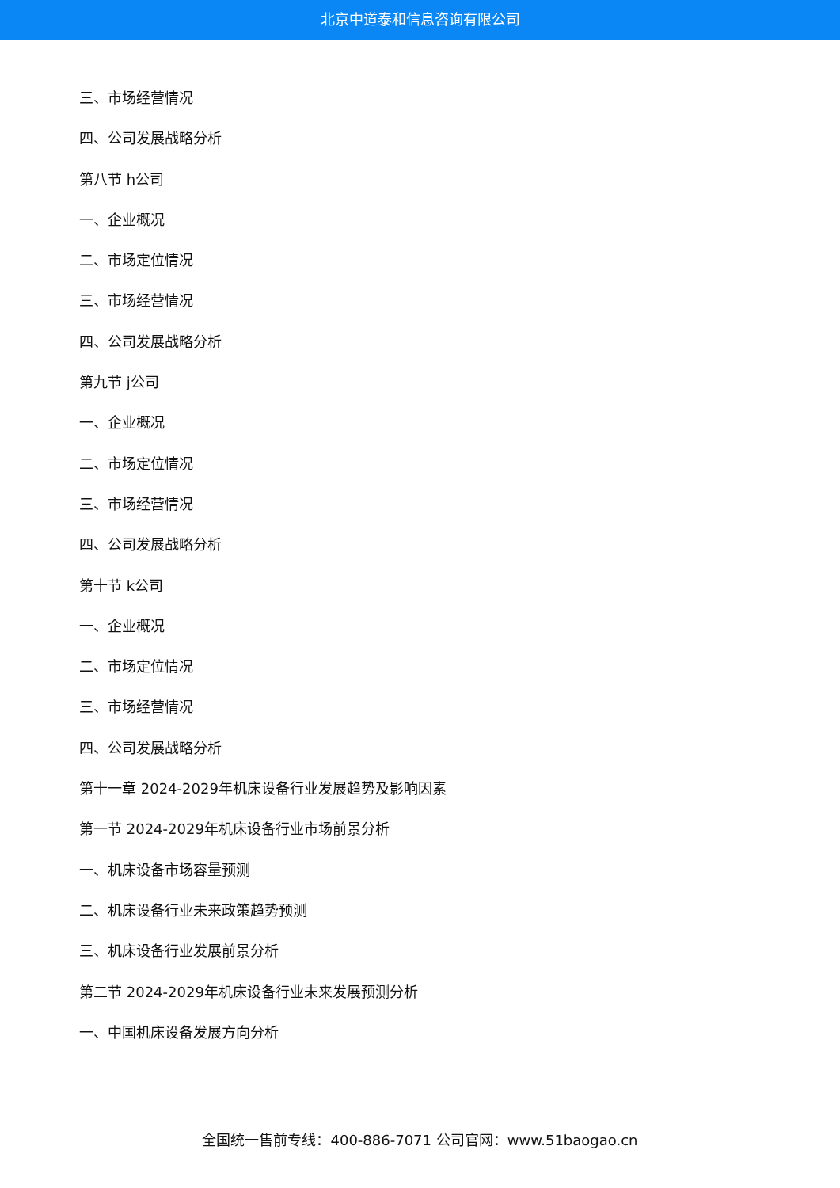北京中道泰和信息咨询有限公司
三、市场经营情况
四、公司发展战略分析
第八节 h公司
一、企业概况
二、市场定位情况
三、市场经营情况
四、公司发展战略分析
第九节 j公司
一、企业概况
二、市场定位情况
三、市场经营情况
四、公司发展战略分析
第十节 k公司
一、企业概况
二、市场定位情况
三、市场经营情况
四、公司发展战略分析
第十一章 2024-2029年机床设备行业发展趋势及影响因素
第一节 2024-2029年机床设备行业市场前景分析
一、机床设备市场容量预测
二、机床设备行业未来政策趋势预测
三、机床设备行业发展前景分析
第二节 2024-2029年机床设备行业未来发展预测分析
一、中国机床设备发展方向分析
全国统一售前专线：400-886-7071 公司官网：www.51baogao.cn